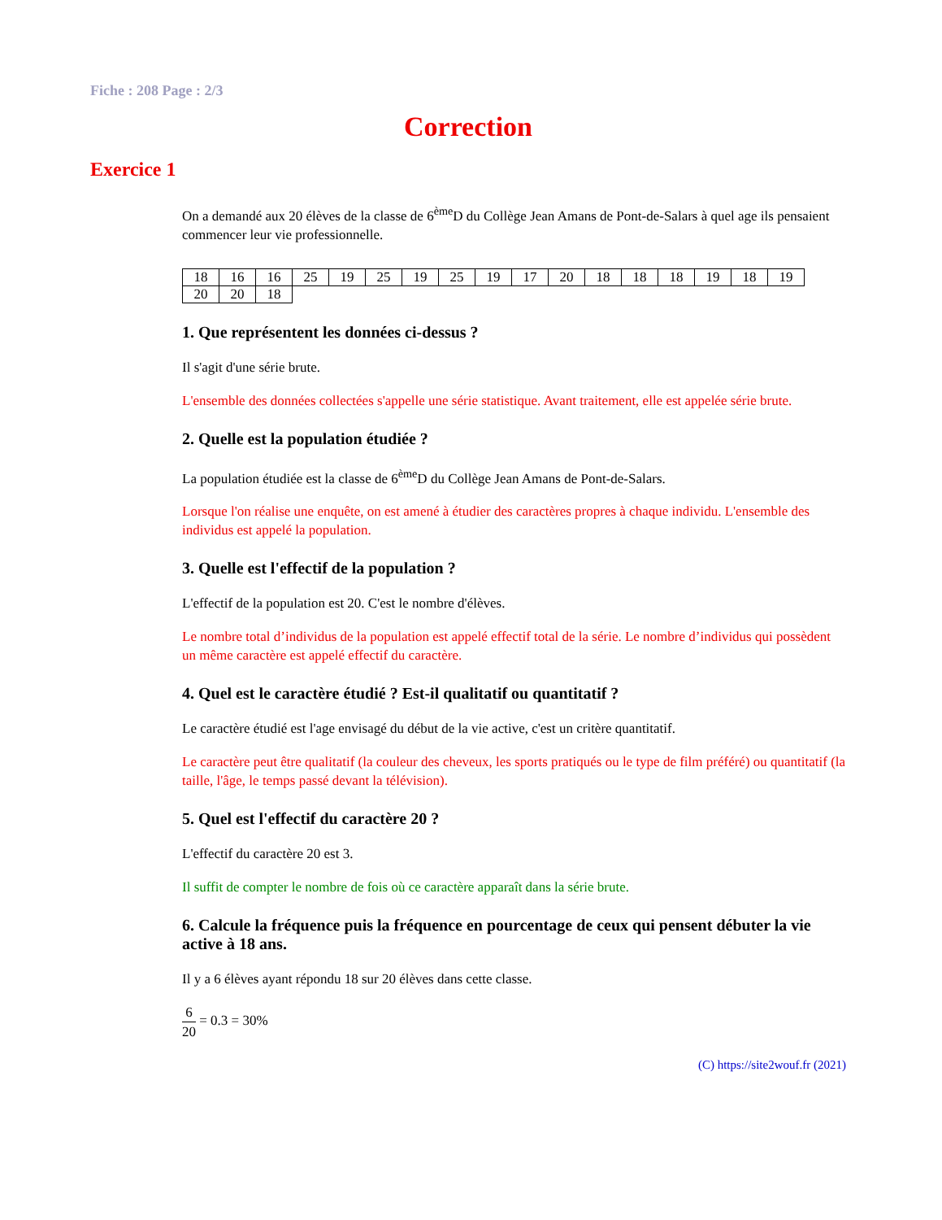Fiche : 208 Page : 2/3
Correction
Exercice 1
On a demandé aux 20 élèves de la classe de 6<sup>ème</sup>D du Collège Jean Amans de Pont-de-Salars à quel age ils pensaient commencer leur vie professionnelle.
| 18 | 16 | 16 | 25 | 19 | 25 | 19 | 25 | 19 | 17 | 20 | 18 | 18 | 18 | 19 | 18 | 19 |
| 20 | 20 | 18 | | | | | | | | | | | | | | |
1. Que représentent les données ci-dessus ?
Il s'agit d'une série brute.
L'ensemble des données collectées s'appelle une série statistique. Avant traitement, elle est appelée série brute.
2. Quelle est la population étudiée ?
La population étudiée est la classe de 6<sup>ème</sup>D du Collège Jean Amans de Pont-de-Salars.
Lorsque l'on réalise une enquête, on est amené à étudier des caractères propres à chaque individu. L'ensemble des individus est appelé la population.
3. Quelle est l'effectif de la population ?
L'effectif de la population est 20. C'est le nombre d'élèves.
Le nombre total d’individus de la population est appelé effectif total de la série. Le nombre d’individus qui possèdent un même caractère est appelé effectif du caractère.
4. Quel est le caractère étudié ? Est-il qualitatif ou quantitatif ?
Le caractère étudié est l'age envisagé du début de la vie active, c'est un critère quantitatif.
Le caractère peut être qualitatif (la couleur des cheveux, les sports pratiqués ou le type de film préféré) ou quantitatif (la taille, l'âge, le temps passé devant la télévision).
5. Quel est l'effectif du caractère 20 ?
L'effectif du caractère 20 est 3.
Il suffit de compter le nombre de fois où ce caractère apparaît dans la série brute.
6. Calcule la fréquence puis la fréquence en pourcentage de ceux qui pensent débuter la vie active à 18 ans.
Il y a 6 élèves ayant répondu 18 sur 20 élèves dans cette classe.
6 20 = 0.3 = 30%
(C) https://site2wouf.fr (2021)